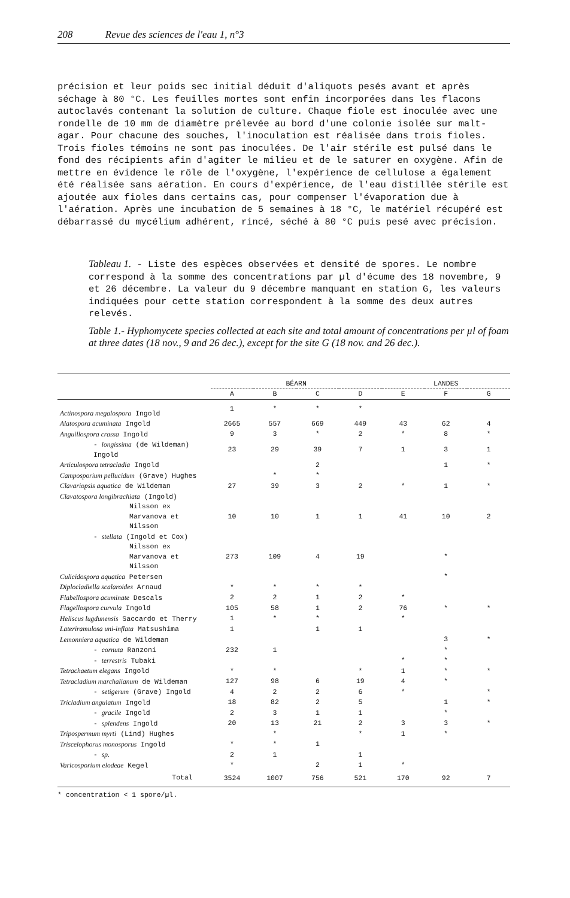208 Revue des sciences de l'eau 1, n°3
précision et leur poids sec initial déduit d'aliquots pesés avant et après séchage à 80 °C. Les feuilles mortes sont enfin incorporées dans les flacons autoclavés contenant la solution de culture. Chaque fiole est inoculée avec une rondelle de 10 mm de diamètre prélevée au bord d'une colonie isolée sur malt-agar. Pour chacune des souches, l'inoculation est réalisée dans trois fioles. Trois fioles témoins ne sont pas inoculées. De l'air stérile est pulsé dans le fond des récipients afin d'agiter le milieu et de le saturer en oxygène. Afin de mettre en évidence le rôle de l'oxygène, l'expérience de cellulose a également été réalisée sans aération. En cours d'expérience, de l'eau distillée stérile est ajoutée aux fioles dans certains cas, pour compenser l'évaporation due à l'aération. Après une incubation de 5 semaines à 18 °C, le matériel récupéré est débarrassé du mycélium adhérent, rincé, séché à 80 °C puis pesé avec précision.
Tableau 1. - Liste des espèces observées et densité de spores. Le nombre correspond à la somme des concentrations par µl d'écume des 18 novembre, 9 et 26 décembre. La valeur du 9 décembre manquant en station G, les valeurs indiquées pour cette station correspondent à la somme des deux autres relevés.
Table 1.- Hyphomycete species collected at each site and total amount of concentrations per µl of foam at three dates (18 nov., 9 and 26 dec.), except for the site G (18 nov. and 26 dec.).
| | BÉARN | | | | LANDES | | |
| --- | --- | --- | --- | --- | --- | --- | --- |
| | A | B | C | D | E | F | G |
| Actinospora megalospora Ingold | 1 | * | * | * | | | |
| Alatospora acuminata Ingold | 2665 | 557 | 669 | 449 | 43 | 62 | 4 |
| Anguillospora crassa Ingold | 9 | 3 | * | 2 | * | 8 | * |
| - longissima (de Wildeman) Ingold | 23 | 29 | 39 | 7 | 1 | 3 | 1 |
| Articulospora tetracladia Ingold | | | 2 | | | 1 | * |
| Camposporium pellucidum (Grave) Hughes | | * | * | | | | |
| Clavariopsis aquatica de Wildeman | 27 | 39 | 3 | 2 | * | 1 | * |
| Clavatospora longibrachiata (Ingold) | | | | | | | |
| Nilsson ex Marvanova et Nilsson | 10 | 10 | 1 | 1 | 41 | 10 | 2 |
| - stellata (Ingold et Cox) | | | | | | | |
| Nilsson ex Marvanova et Nilsson | 273 | 109 | 4 | 19 | | * | |
| Culicidospora aquatica Petersen | | | | | | * | |
| Diplocladiella scalaroides Arnaud | * | * | * | * | | | |
| Flabellospora acuminate Descals | 2 | 2 | 1 | 2 | * | | |
| Flagellospora curvula Ingold | 105 | 58 | 1 | 2 | 76 | * | * |
| Heliscus lugdunensis Saccardo et Therry | 1 | * | * | | * | | |
| Lateriramulosa uni-inflata Matsushima | 1 | | 1 | 1 | | | |
| Lemonniera aquatica de Wildeman | | | | | | 3 | * |
| - cornuta Ranzoni | 232 | 1 | | | | * | |
| - terrestris Tubaki | | | | | * | * | |
| Tetrachaetum elegans Ingold | * | * | | * | 1 | * | * |
| Tetracladium marchalianum de Wildeman | 127 | 98 | 6 | 19 | 4 | * | |
| - setigerum (Grave) Ingold | 4 | 2 | 2 | 6 | * | | * |
| Tricladium angulatum Ingold | 18 | 82 | 2 | 5 | | 1 | * |
| - gracile Ingold | 2 | 3 | 1 | 1 | | * | |
| - splendens Ingold | 20 | 13 | 21 | 2 | 3 | 3 | * |
| Tripospermum myrti (Lind) Hughes | | * | | * | 1 | * | |
| Triscelophorus monosporus Ingold | * | * | 1 | | | | |
| - sp. | 2 | 1 | | 1 | | | |
| Varicosporium elodeae Kegel | * | | 2 | 1 | * | | |
| Total | 3524 | 1007 | 756 | 521 | 170 | 92 | 7 |
* concentration < 1 spore/µl.